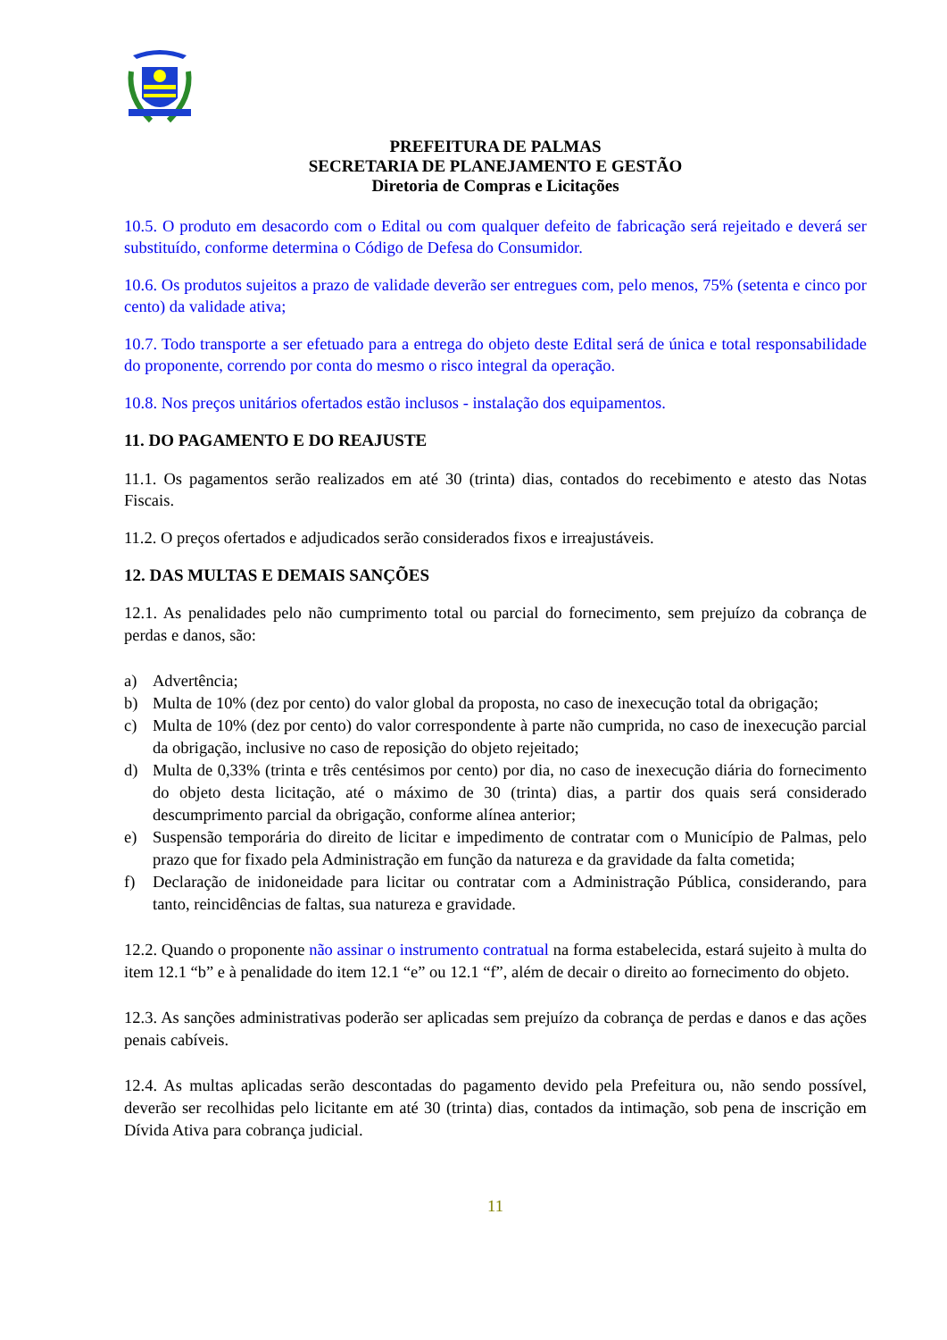PREFEITURA DE PALMAS
SECRETARIA DE PLANEJAMENTO E GESTÃO
Diretoria de Compras e Licitações
10.5. O produto em desacordo com o Edital ou com qualquer defeito de fabricação será rejeitado e deverá ser substituído, conforme determina o Código de Defesa do Consumidor.
10.6. Os produtos sujeitos a prazo de validade deverão ser entregues com, pelo menos, 75% (setenta e cinco por cento) da validade ativa;
10.7. Todo transporte a ser efetuado para a entrega do objeto deste Edital será de única e total responsabilidade do proponente, correndo por conta do mesmo o risco integral da operação.
10.8. Nos preços unitários ofertados estão inclusos - instalação dos equipamentos.
11. DO PAGAMENTO E DO REAJUSTE
11.1. Os pagamentos serão realizados em até 30 (trinta) dias, contados do recebimento e atesto das Notas Fiscais.
11.2. O preços ofertados e adjudicados serão considerados fixos e irreajustáveis.
12. DAS MULTAS E DEMAIS SANÇÕES
12.1. As penalidades pelo não cumprimento total ou parcial do fornecimento, sem prejuízo da cobrança de perdas e danos, são:
a) Advertência;
b) Multa de 10% (dez por cento) do valor global da proposta, no caso de inexecução total da obrigação;
c) Multa de 10% (dez por cento) do valor correspondente à parte não cumprida, no caso de inexecução parcial da obrigação, inclusive no caso de reposição do objeto rejeitado;
d) Multa de 0,33% (trinta e três centésimos por cento) por dia, no caso de inexecução diária do fornecimento do objeto desta licitação, até o máximo de 30 (trinta) dias, a partir dos quais será considerado descumprimento parcial da obrigação, conforme alínea anterior;
e) Suspensão temporária do direito de licitar e impedimento de contratar com o Município de Palmas, pelo prazo que for fixado pela Administração em função da natureza e da gravidade da falta cometida;
f) Declaração de inidoneidade para licitar ou contratar com a Administração Pública, considerando, para tanto, reincidências de faltas, sua natureza e gravidade.
12.2. Quando o proponente não assinar o instrumento contratual na forma estabelecida, estará sujeito à multa do item 12.1 “b” e à penalidade do item 12.1 “e” ou 12.1 “f”, além de decair o direito ao fornecimento do objeto.
12.3. As sanções administrativas poderão ser aplicadas sem prejuízo da cobrança de perdas e danos e das ações penais cabíveis.
12.4. As multas aplicadas serão descontadas do pagamento devido pela Prefeitura ou, não sendo possível, deverão ser recolhidas pelo licitante em até 30 (trinta) dias, contados da intimação, sob pena de inscrição em Dívida Ativa para cobrança judicial.
11